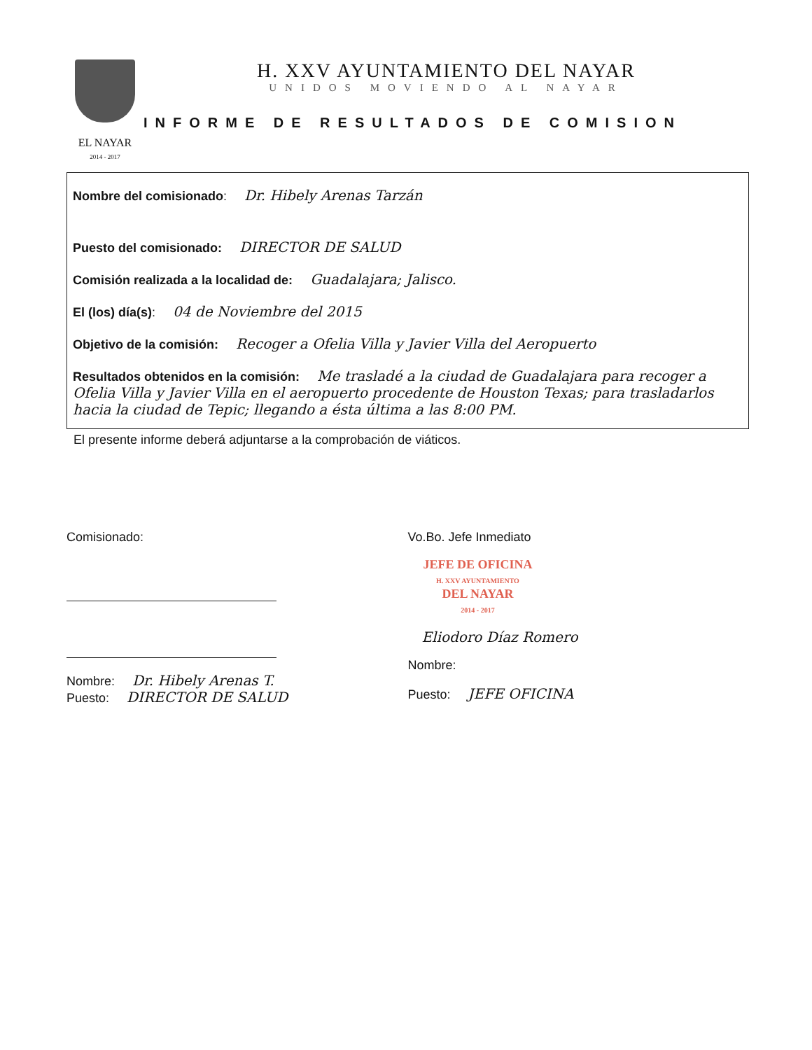EL NAYAR
2014 - 2017
H. XXV AYUNTAMIENTO DEL NAYAR
UNIDOS MOVIENDO AL NAYAR
INFORME DE RESULTADOS DE COMISION
Nombre del comisionado: Dr. Hibely Arenas Tarzán
Puesto del comisionado: DIRECTOR DE SALUD
Comisión realizada a la localidad de: Guadalajara; Jalisco.
El (los) día(s): 04 de Noviembre del 2015
Objetivo de la comisión: Recoger a Ofelia Villa y Javier Villa del Aeropuerto
Resultados obtenidos en la comisión: Me trasladé a la ciudad de Guadalajara para recoger a Ofelia Villa y Javier Villa en el aeropuerto procedente de Houston Texas; para trasladarlos hacia la ciudad de Tepic; llegando a ésta última a las 8:00 PM.
El presente informe deberá adjuntarse a la comprobación de viáticos.
Comisionado:
Nombre: Dr. Hibely Arenas T.
Puesto: DIRECTOR DE SALUD
Vo.Bo. Jefe Inmediato
JEFE DE OFICINA
H. XXV AYUNTAMIENTO
DEL NAYAR
2014 - 2017
Eliodoro Díaz Romero
Nombre:
Puesto: JEFE OFICINA